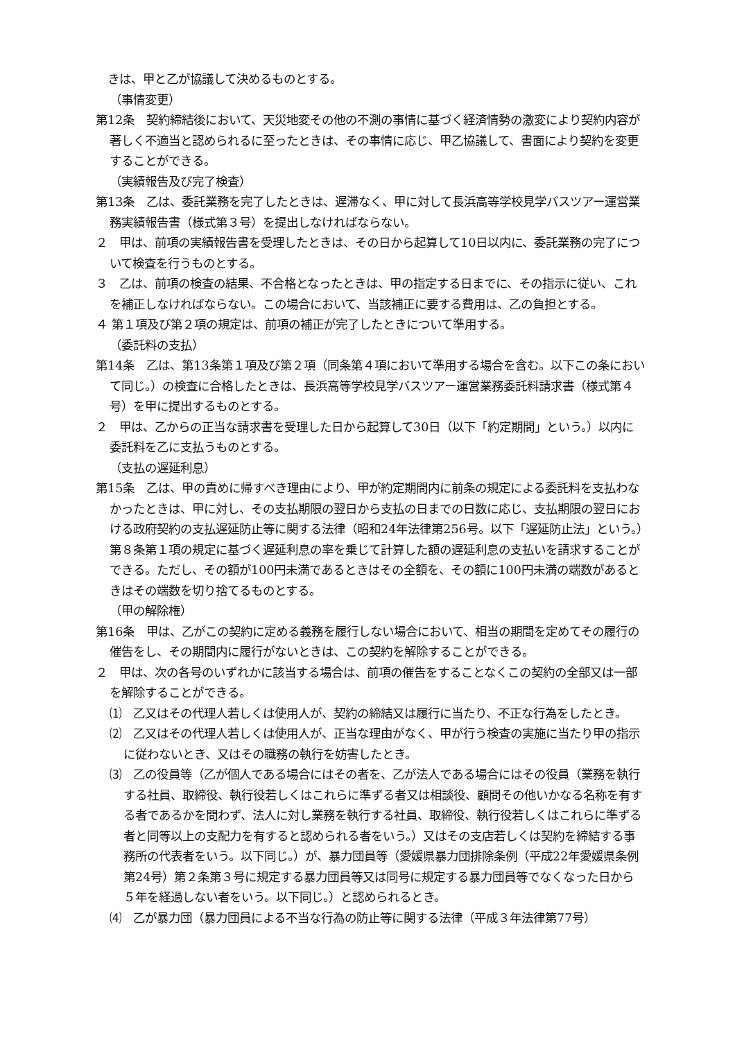きは、甲と乙が協議して決めるものとする。
（事情変更）
第12条　契約締結後において、天災地変その他の不測の事情に基づく経済情勢の激変により契約内容が著しく不適当と認められるに至ったときは、その事情に応じ、甲乙協議して、書面により契約を変更することができる。
（実績報告及び完了検査）
第13条　乙は、委託業務を完了したときは、遅滞なく、甲に対して長浜高等学校見学バスツアー運営業務実績報告書（様式第３号）を提出しなければならない。
２　甲は、前項の実績報告書を受理したときは、その日から起算して10日以内に、委託業務の完了について検査を行うものとする。
３　乙は、前項の検査の結果、不合格となったときは、甲の指定する日までに、その指示に従い、これを補正しなければならない。この場合において、当該補正に要する費用は、乙の負担とする。
４ 第１項及び第２項の規定は、前項の補正が完了したときについて準用する。
（委託料の支払）
第14条　乙は、第13条第１項及び第２項（同条第４項において準用する場合を含む。以下この条において同じ。）の検査に合格したときは、長浜高等学校見学バスツアー運営業務委託料請求書（様式第４号）を甲に提出するものとする。
２　甲は、乙からの正当な請求書を受理した日から起算して30日（以下「約定期間」という。）以内に委託料を乙に支払うものとする。
（支払の遅延利息）
第15条　乙は、甲の責めに帰すべき理由により、甲が約定期間内に前条の規定による委託料を支払わなかったときは、甲に対し、その支払期限の翌日から支払の日までの日数に応じ、支払期限の翌日における政府契約の支払遅延防止等に関する法律（昭和24年法律第256号。以下「遅延防止法」という。）第８条第１項の規定に基づく遅延利息の率を乗じて計算した額の遅延利息の支払いを請求することができる。ただし、その額が100円未満であるときはその全額を、その額に100円未満の端数があるときはその端数を切り捨てるものとする。
（甲の解除権）
第16条　甲は、乙がこの契約に定める義務を履行しない場合において、相当の期間を定めてその履行の催告をし、その期間内に履行がないときは、この契約を解除することができる。
２　甲は、次の各号のいずれかに該当する場合は、前項の催告をすることなくこの契約の全部又は一部を解除することができる。
⑴　乙又はその代理人若しくは使用人が、契約の締結又は履行に当たり、不正な行為をしたとき。
⑵　乙又はその代理人若しくは使用人が、正当な理由がなく、甲が行う検査の実施に当たり甲の指示に従わないとき、又はその職務の執行を妨害したとき。
⑶　乙の役員等（乙が個人である場合にはその者を、乙が法人である場合にはその役員（業務を執行する社員、取締役、執行役若しくはこれらに準ずる者又は相談役、顧問その他いかなる名称を有する者であるかを問わず、法人に対し業務を執行する社員、取締役、執行役若しくはこれらに準ずる者と同等以上の支配力を有すると認められる者をいう。）又はその支店若しくは契約を締結する事務所の代表者をいう。以下同じ。）が、暴力団員等（愛媛県暴力団排除条例（平成22年愛媛県条例第24号）第２条第３号に規定する暴力団員等又は同号に規定する暴力団員等でなくなった日から５年を経過しない者をいう。以下同じ。）と認められるとき。
⑷　乙が暴力団（暴力団員による不当な行為の防止等に関する法律（平成３年法律第77号）